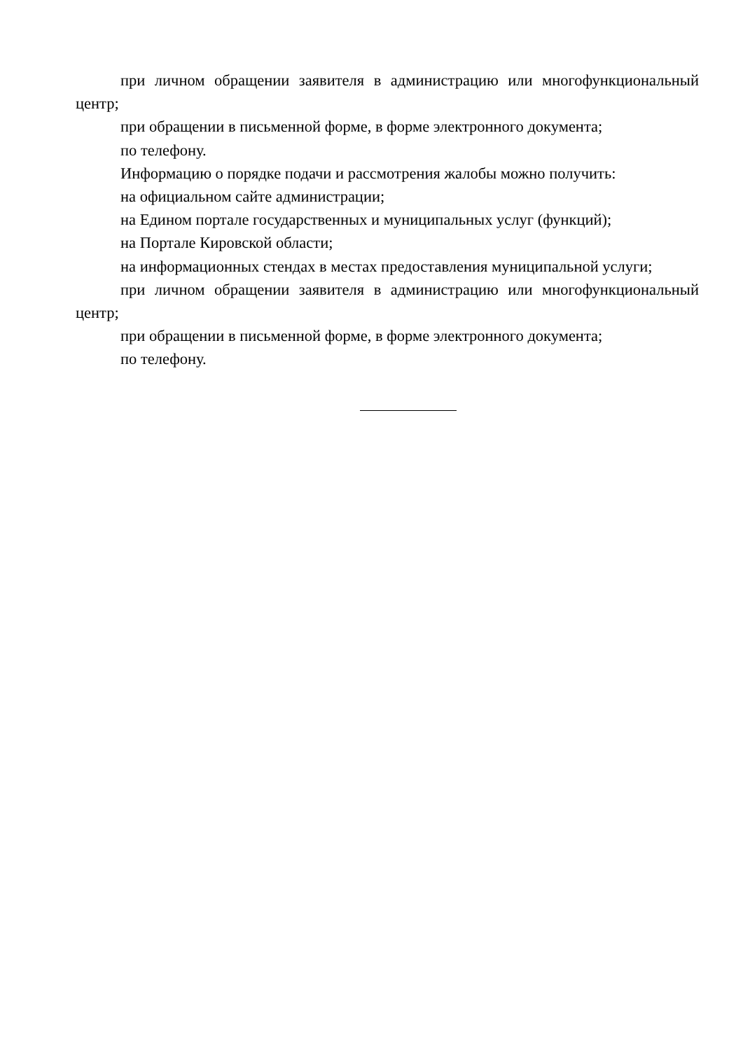при личном обращении заявителя в администрацию или многофункциональный центр;
при обращении в письменной форме, в форме электронного документа;
по телефону.
Информацию о порядке подачи и рассмотрения жалобы можно получить:
на официальном сайте администрации;
на Едином портале государственных и муниципальных услуг (функций);
на Портале Кировской области;
на информационных стендах в местах предоставления муниципальной услуги;
при личном обращении заявителя в администрацию или многофункциональный центр;
при обращении в письменной форме, в форме электронного документа;
по телефону.